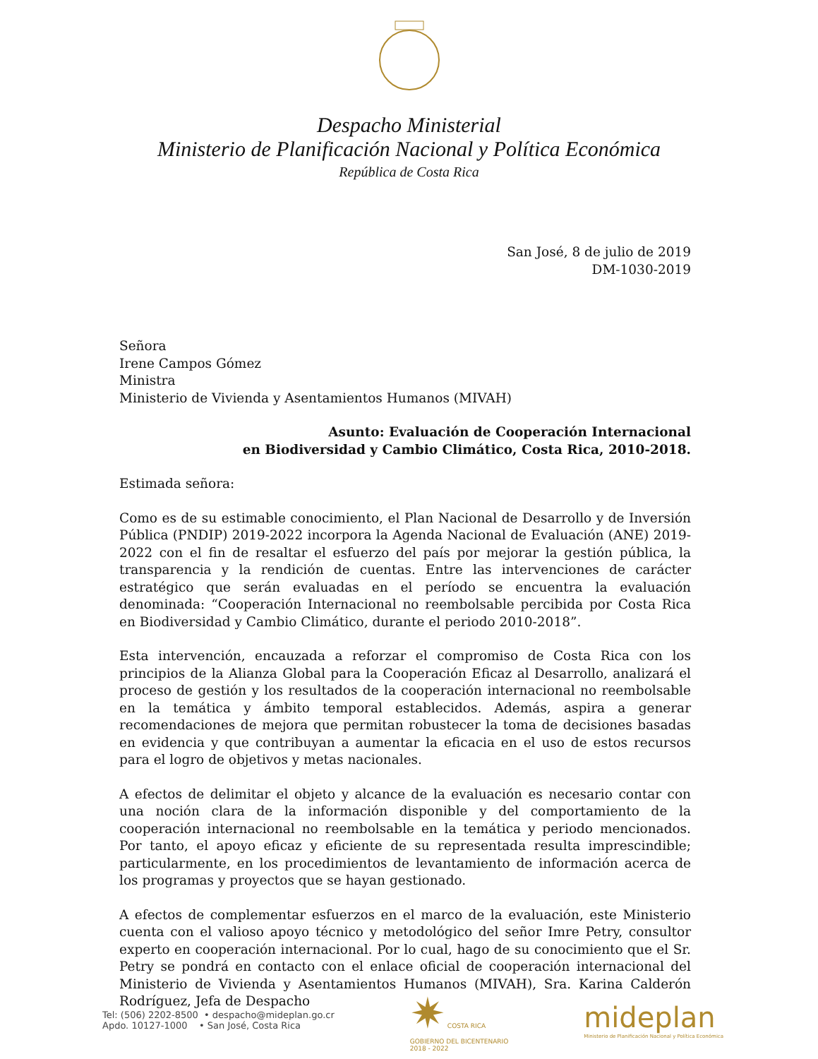Despacho Ministerial
Ministerio de Planificación Nacional y Política Económica
República de Costa Rica
San José, 8 de julio de 2019
DM-1030-2019
Señora
Irene Campos Gómez
Ministra
Ministerio de Vivienda y Asentamientos Humanos (MIVAH)
Asunto: Evaluación de Cooperación Internacional
en Biodiversidad y Cambio Climático, Costa Rica, 2010-2018.
Estimada señora:
Como es de su estimable conocimiento, el Plan Nacional de Desarrollo y de Inversión Pública (PNDIP) 2019-2022 incorpora la Agenda Nacional de Evaluación (ANE) 2019-2022 con el fin de resaltar el esfuerzo del país por mejorar la gestión pública, la transparencia y la rendición de cuentas. Entre las intervenciones de carácter estratégico que serán evaluadas en el período se encuentra la evaluación denominada: “Cooperación Internacional no reembolsable percibida por Costa Rica en Biodiversidad y Cambio Climático, durante el periodo 2010-2018”.
Esta intervención, encauzada a reforzar el compromiso de Costa Rica con los principios de la Alianza Global para la Cooperación Eficaz al Desarrollo, analizará el proceso de gestión y los resultados de la cooperación internacional no reembolsable en la temática y ámbito temporal establecidos. Además, aspira a generar recomendaciones de mejora que permitan robustecer la toma de decisiones basadas en evidencia y que contribuyan a aumentar la eficacia en el uso de estos recursos para el logro de objetivos y metas nacionales.
A efectos de delimitar el objeto y alcance de la evaluación es necesario contar con una noción clara de la información disponible y del comportamiento de la cooperación internacional no reembolsable en la temática y periodo mencionados. Por tanto, el apoyo eficaz y eficiente de su representada resulta imprescindible; particularmente, en los procedimientos de levantamiento de información acerca de los programas y proyectos que se hayan gestionado.
A efectos de complementar esfuerzos en el marco de la evaluación, este Ministerio cuenta con el valioso apoyo técnico y metodológico del señor Imre Petry, consultor experto en cooperación internacional. Por lo cual, hago de su conocimiento que el Sr. Petry se pondrá en contacto con el enlace oficial de cooperación internacional del Ministerio de Vivienda y Asentamientos Humanos (MIVAH), Sra. Karina Calderón Rodríguez, Jefa de Despacho
Tel: (506) 2202-8500 • despacho@mideplan.go.cr
Apdo. 10127-1000 • San José, Costa Rica
✷ COSTA RICA
GOBIERNO DEL BICENTENARIO
2018 - 2022
mideplan
Ministerio de Planificación Nacional y Política Económica